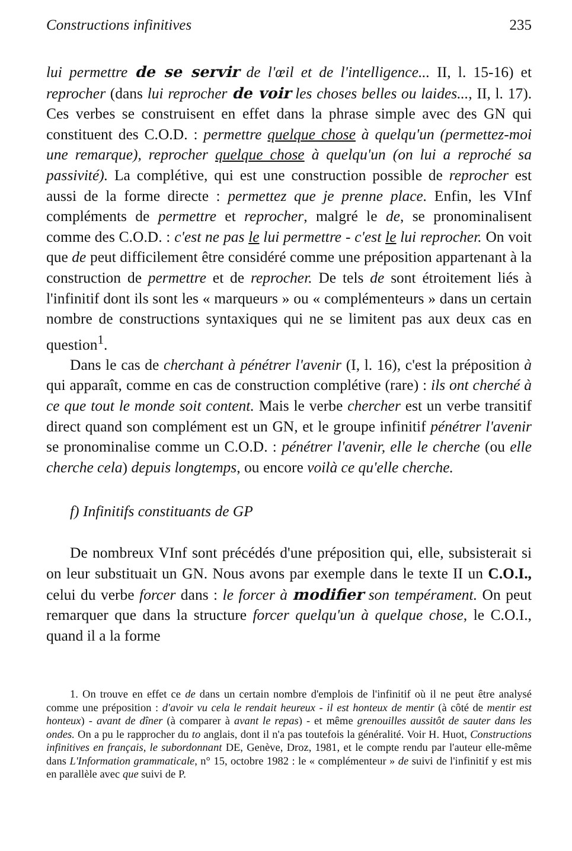Constructions infinitives 235
lui permettre de se servir de l'œil et de l'intelligence... II, l. 15-16) et reprocher (dans lui reprocher de voir les choses belles ou laides..., II, l. 17). Ces verbes se construisent en effet dans la phrase simple avec des GN qui constituent des C.O.D. : permettre quelque chose à quelqu'un (permettez-moi une remarque), reprocher quelque chose à quelqu'un (on lui a reproché sa passivité). La complétive, qui est une construction possible de reprocher est aussi de la forme directe : permettez que je prenne place. Enfin, les VInf compléments de permettre et reprocher, malgré le de, se pronominalisent comme des C.O.D. : c'est ne pas le lui permettre - c'est le lui reprocher. On voit que de peut difficilement être considéré comme une préposition appartenant à la construction de permettre et de reprocher. De tels de sont étroitement liés à l'infinitif dont ils sont les « marqueurs » ou « complémenteurs » dans un certain nombre de constructions syntaxiques qui ne se limitent pas aux deux cas en question<sup>1</sup>.
Dans le cas de cherchant à pénétrer l'avenir (I, l. 16), c'est la préposition à qui apparaît, comme en cas de construction complétive (rare) : ils ont cherché à ce que tout le monde soit content. Mais le verbe chercher est un verbe transitif direct quand son complément est un GN, et le groupe infinitif pénétrer l'avenir se pronominalise comme un C.O.D. : pénétrer l'avenir, elle le cherche (ou elle cherche cela) depuis longtemps, ou encore voilà ce qu'elle cherche.
f) Infinitifs constituants de GP
De nombreux VInf sont précédés d'une préposition qui, elle, subsisterait si on leur substituait un GN. Nous avons par exemple dans le texte II un C.O.I., celui du verbe forcer dans : le forcer à modifier son tempérament. On peut remarquer que dans la structure forcer quelqu'un à quelque chose, le C.O.I., quand il a la forme
1. On trouve en effet ce de dans un certain nombre d'emplois de l'infinitif où il ne peut être analysé comme une préposition : d'avoir vu cela le rendait heureux - il est honteux de mentir (à côté de mentir est honteux) - avant de dîner (à comparer à avant le repas) - et même grenouilles aussitôt de sauter dans les ondes. On a pu le rapprocher du to anglais, dont il n'a pas toutefois la généralité. Voir H. Huot, Constructions infinitives en français, le subordonnant DE, Genève, Droz, 1981, et le compte rendu par l'auteur elle-même dans L'Information grammaticale, n° 15, octobre 1982 : le « complémenteur » de suivi de l'infinitif y est mis en parallèle avec que suivi de P.